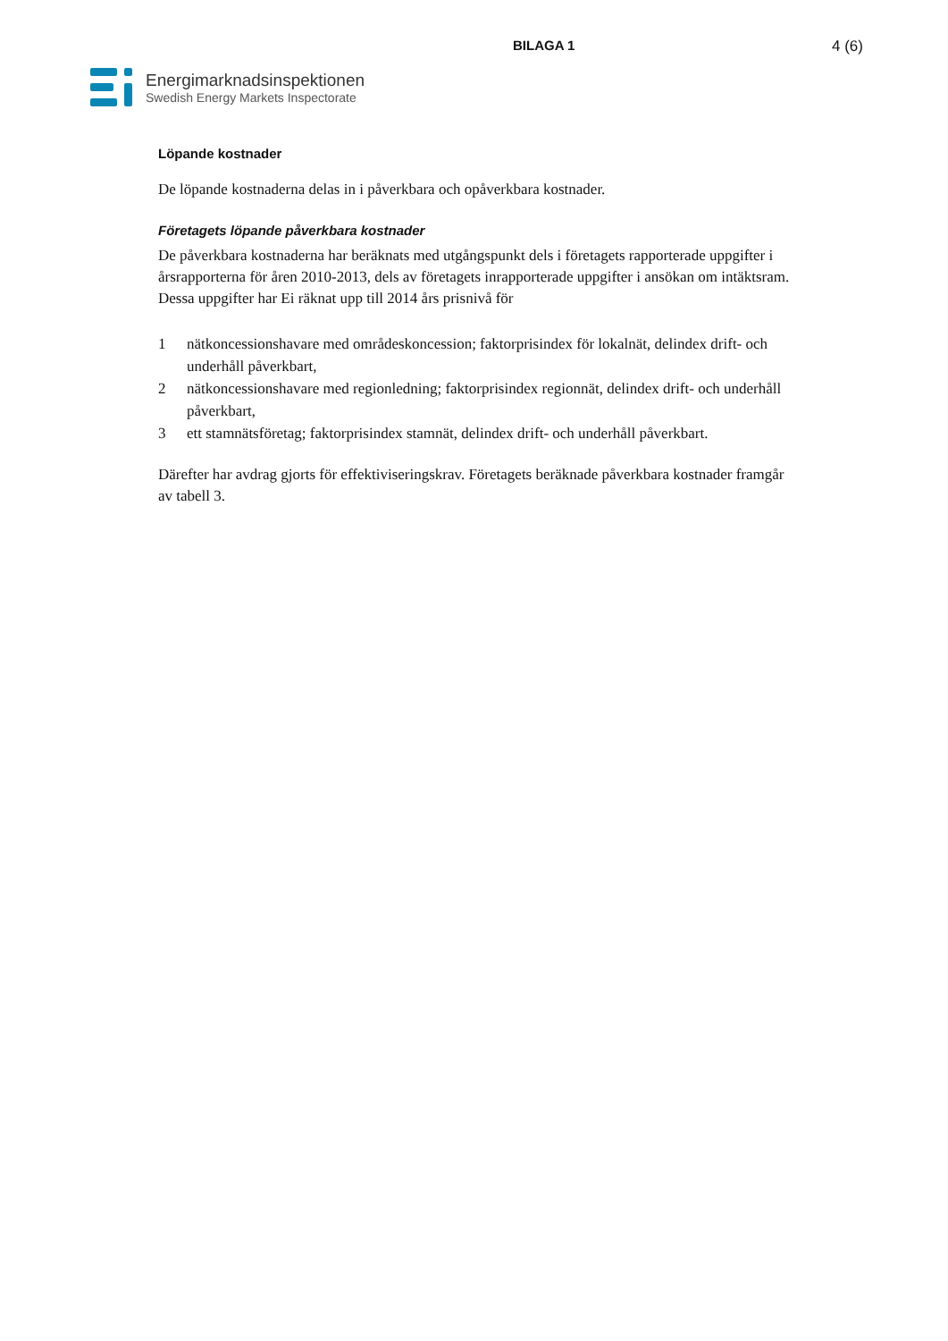BILAGA 1 4 (6)
Energimarknadsinspektionen
Swedish Energy Markets Inspectorate
Löpande kostnader
De löpande kostnaderna delas in i påverkbara och opåverkbara kostnader.
Företagets löpande påverkbara kostnader
De påverkbara kostnaderna har beräknats med utgångspunkt dels i företagets rapporterade uppgifter i årsrapporterna för åren 2010-2013, dels av företagets inrapporterade uppgifter i ansökan om intäktsram. Dessa uppgifter har Ei räknat upp till 2014 års prisnivå för
1 nätkoncessionshavare med områdeskoncession; faktorprisindex för lokalnät, delindex drift- och underhåll påverkbart,
2 nätkoncessionshavare med regionledning; faktorprisindex regionnät, delindex drift- och underhåll påverkbart,
3 ett stamnätsföretag; faktorprisindex stamnät, delindex drift- och underhåll påverkbart.
Därefter har avdrag gjorts för effektiviseringskrav. Företagets beräknade påverkbara kostnader framgår av tabell 3.